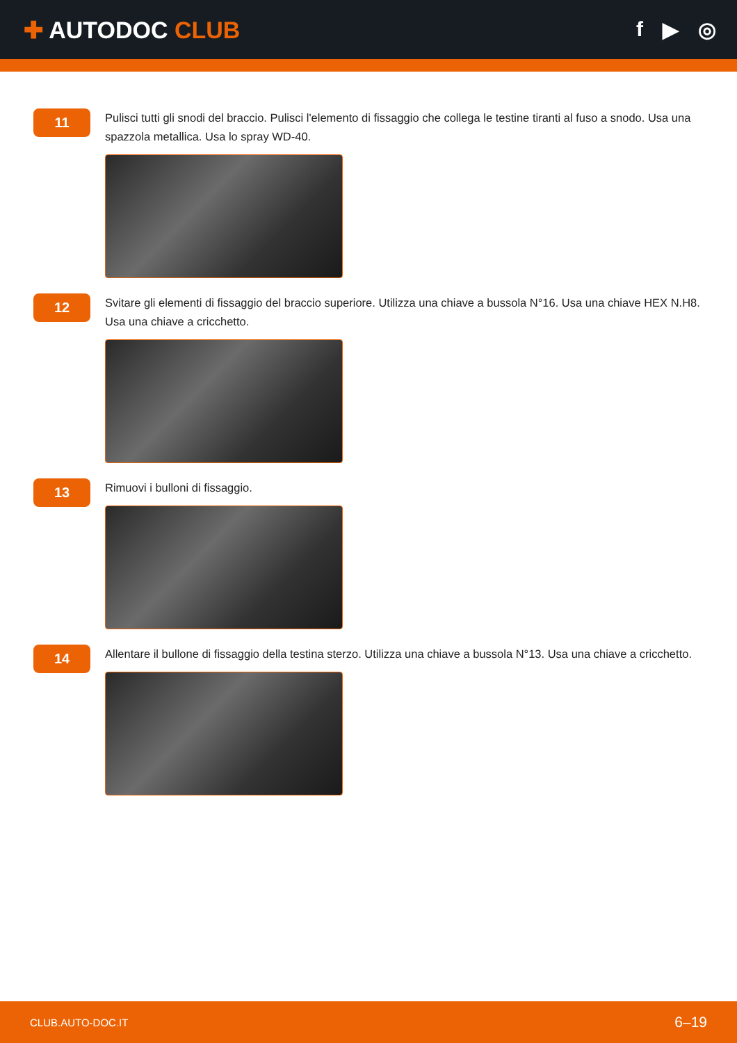✚ AUTODOC CLUB f ▶ ◎
11
Pulisci tutti gli snodi del braccio. Pulisci l'elemento di fissaggio che collega le testine tiranti al fuso a snodo. Usa una spazzola metallica. Usa lo spray WD-40.
12
Svitare gli elementi di fissaggio del braccio superiore. Utilizza una chiave a bussola N°16. Usa una chiave HEX N.H8. Usa una chiave a cricchetto.
13
Rimuovi i bulloni di fissaggio.
14
Allentare il bullone di fissaggio della testina sterzo. Utilizza una chiave a bussola N°13. Usa una chiave a cricchetto.
CLUB.AUTO-DOC.IT 6–19